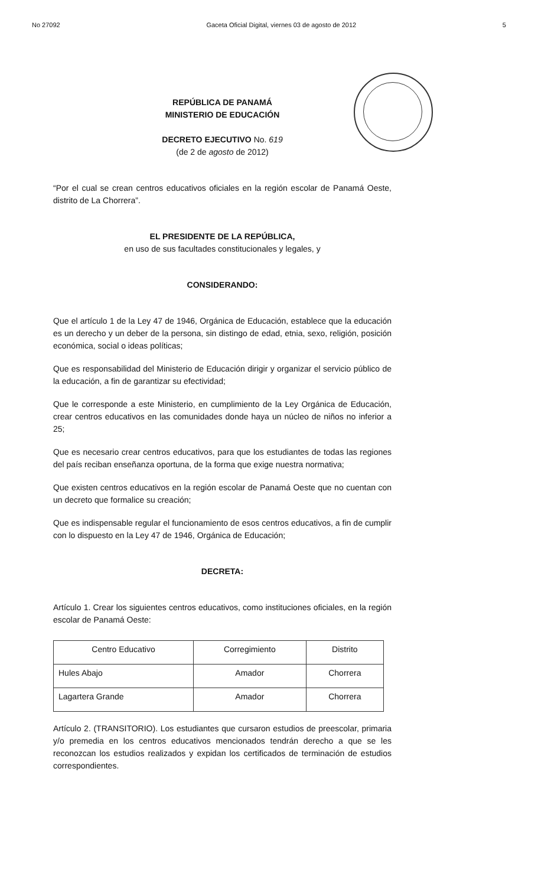No 27092 Gaceta Oficial Digital, viernes 03 de agosto de 2012 5
REPÚBLICA DE PANAMÁ
MINISTERIO DE EDUCACIÓN
DECRETO EJECUTIVO No. 619
(de 2 de agosto de 2012)
“Por el cual se crean centros educativos oficiales en la región escolar de Panamá Oeste, distrito de La Chorrera”.
EL PRESIDENTE DE LA REPÚBLICA,
en uso de sus facultades constitucionales y legales, y
CONSIDERANDO:
Que el artículo 1 de la Ley 47 de 1946, Orgánica de Educación, establece que la educación es un derecho y un deber de la persona, sin distingo de edad, etnia, sexo, religión, posición económica, social o ideas políticas;
Que es responsabilidad del Ministerio de Educación dirigir y organizar el servicio público de la educación, a fin de garantizar su efectividad;
Que le corresponde a este Ministerio, en cumplimiento de la Ley Orgánica de Educación, crear centros educativos en las comunidades donde haya un núcleo de niños no inferior a 25;
Que es necesario crear centros educativos, para que los estudiantes de todas las regiones del país reciban enseñanza oportuna, de la forma que exige nuestra normativa;
Que existen centros educativos en la región escolar de Panamá Oeste que no cuentan con un decreto que formalice su creación;
Que es indispensable regular el funcionamiento de esos centros educativos, a fin de cumplir con lo dispuesto en la Ley 47 de 1946, Orgánica de Educación;
DECRETA:
Artículo 1. Crear los siguientes centros educativos, como instituciones oficiales, en la región escolar de Panamá Oeste:
| Centro Educativo | Corregimiento | Distrito |
| Hules Abajo | Amador | Chorrera |
| Lagartera Grande | Amador | Chorrera |
Artículo 2. (TRANSITORIO). Los estudiantes que cursaron estudios de preescolar, primaria y/o premedia en los centros educativos mencionados tendrán derecho a que se les reconozcan los estudios realizados y expidan los certificados de terminación de estudios correspondientes.